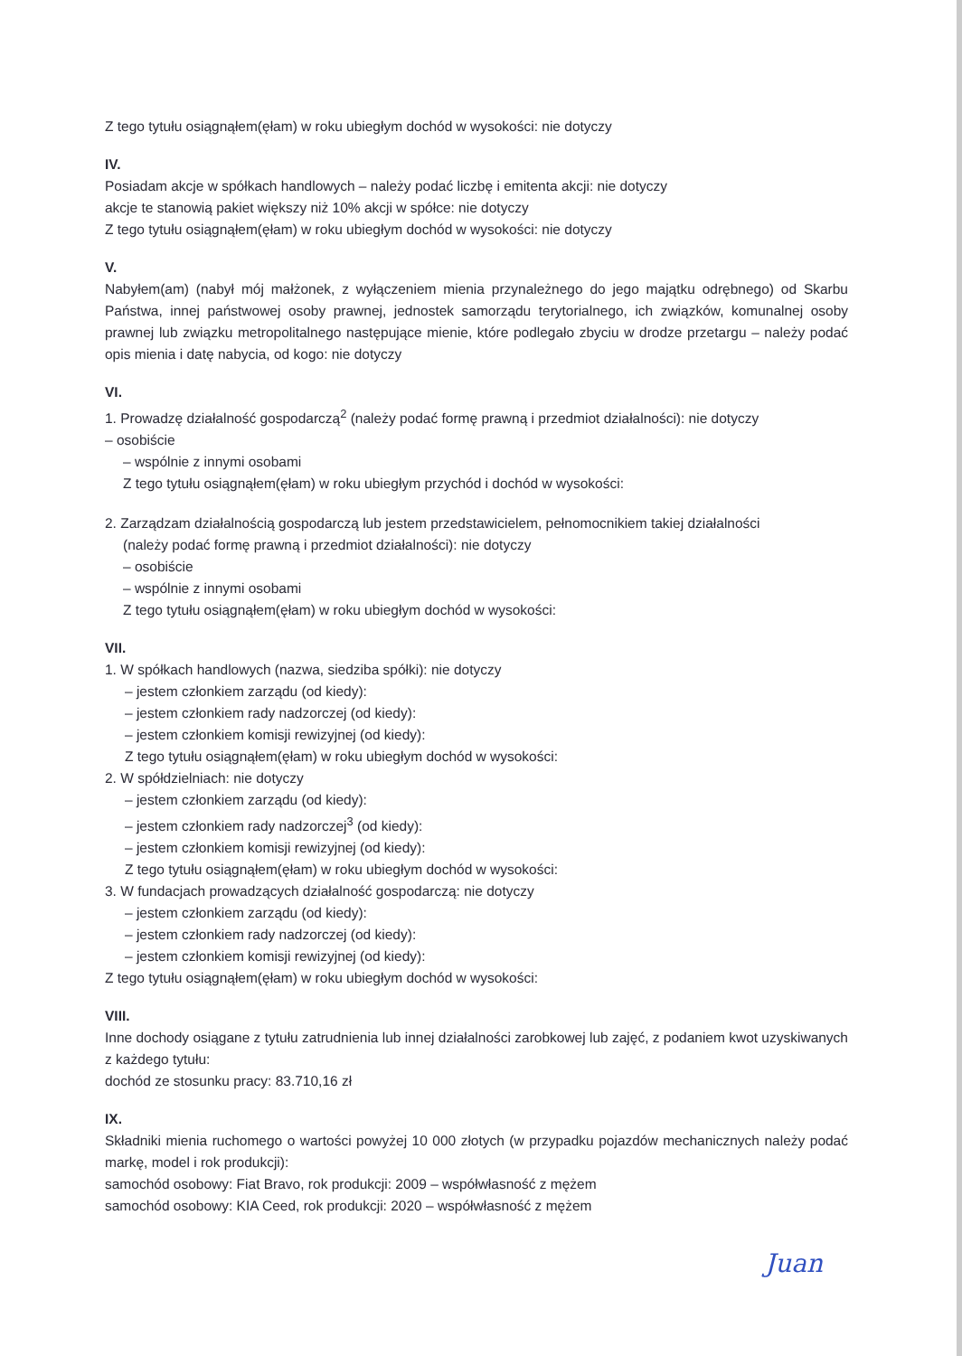Z tego tytułu osiągnąłem(ęłam) w roku ubiegłym dochód w wysokości: nie dotyczy
IV.
Posiadam akcje w spółkach handlowych – należy podać liczbę i emitenta akcji: nie dotyczy
akcje te stanowią pakiet większy niż 10% akcji w spółce: nie dotyczy
Z tego tytułu osiągnąłem(ęłam) w roku ubiegłym dochód w wysokości: nie dotyczy
V.
Nabyłem(am) (nabył mój małżonek, z wyłączeniem mienia przynależnego do jego majątku odrębnego) od Skarbu Państwa, innej państwowej osoby prawnej, jednostek samorządu terytorialnego, ich związków, komunalnej osoby prawnej lub związku metropolitalnego następujące mienie, które podlegało zbyciu w drodze przetargu – należy podać opis mienia i datę nabycia, od kogo: nie dotyczy
VI.
1. Prowadzę działalność gospodarczą<sup>2</sup> (należy podać formę prawną i przedmiot działalności): nie dotyczy
– osobiście
– wspólnie z innymi osobami
Z tego tytułu osiągnąłem(ęłam) w roku ubiegłym przychód i dochód w wysokości:
2. Zarządzam działalnością gospodarczą lub jestem przedstawicielem, pełnomocnikiem takiej działalności
(należy podać formę prawną i przedmiot działalności): nie dotyczy
– osobiście
– wspólnie z innymi osobami
Z tego tytułu osiągnąłem(ęłam) w roku ubiegłym dochód w wysokości:
VII.
1. W spółkach handlowych (nazwa, siedziba spółki): nie dotyczy
– jestem członkiem zarządu (od kiedy):
– jestem członkiem rady nadzorczej (od kiedy):
– jestem członkiem komisji rewizyjnej (od kiedy):
Z tego tytułu osiągnąłem(ęłam) w roku ubiegłym dochód w wysokości:
2. W spółdzielniach: nie dotyczy
– jestem członkiem zarządu (od kiedy):
– jestem członkiem rady nadzorczej<sup>3</sup> (od kiedy):
– jestem członkiem komisji rewizyjnej (od kiedy):
Z tego tytułu osiągnąłem(ęłam) w roku ubiegłym dochód w wysokości:
3. W fundacjach prowadzących działalność gospodarczą: nie dotyczy
– jestem członkiem zarządu (od kiedy):
– jestem członkiem rady nadzorczej (od kiedy):
– jestem członkiem komisji rewizyjnej (od kiedy):
Z tego tytułu osiągnąłem(ęłam) w roku ubiegłym dochód w wysokości:
VIII.
Inne dochody osiągane z tytułu zatrudnienia lub innej działalności zarobkowej lub zajęć, z podaniem kwot uzyskiwanych z każdego tytułu:
dochód ze stosunku pracy: 83.710,16 zł
IX.
Składniki mienia ruchomego o wartości powyżej 10 000 złotych (w przypadku pojazdów mechanicznych należy podać markę, model i rok produkcji):
samochód osobowy: Fiat Bravo, rok produkcji: 2009 – współwłasność z mężem
samochód osobowy: KIA Ceed, rok produkcji: 2020 – współwłasność z mężem
Juan